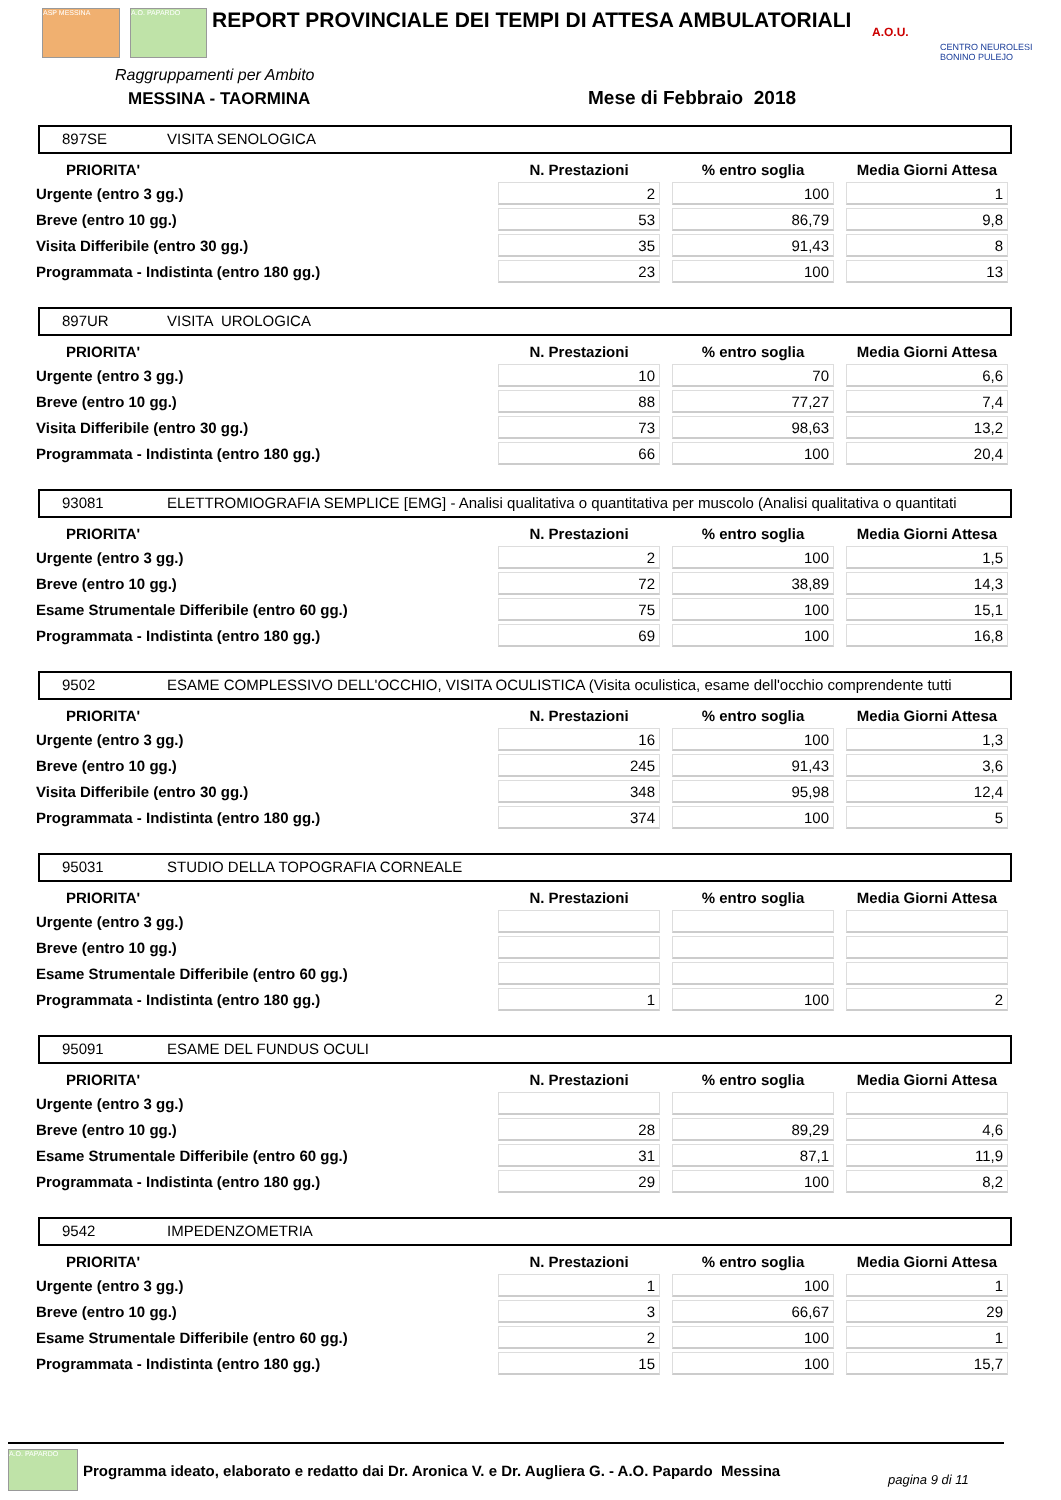ASP MESSINA A.O. PAPARDO
REPORT PROVINCIALE DEI TEMPI DI ATTESA AMBULATORIALI
A.O.U.
CENTRO NEUROLESI BONINO PULEJO
Raggruppamenti per Ambito
MESSINA - TAORMINA Mese di Febbraio 2018
897SE VISITA SENOLOGICA
| PRIORITA' | N. Prestazioni | % entro soglia | Media Giorni Attesa |
| --- | --- | --- | --- |
| Urgente (entro 3 gg.) | 2 | 100 | 1 |
| Breve (entro 10 gg.) | 53 | 86,79 | 9,8 |
| Visita Differibile (entro 30 gg.) | 35 | 91,43 | 8 |
| Programmata - Indistinta (entro 180 gg.) | 23 | 100 | 13 |
897UR VISITA UROLOGICA
| PRIORITA' | N. Prestazioni | % entro soglia | Media Giorni Attesa |
| --- | --- | --- | --- |
| Urgente (entro 3 gg.) | 10 | 70 | 6,6 |
| Breve (entro 10 gg.) | 88 | 77,27 | 7,4 |
| Visita Differibile (entro 30 gg.) | 73 | 98,63 | 13,2 |
| Programmata - Indistinta (entro 180 gg.) | 66 | 100 | 20,4 |
93081 ELETTROMIOGRAFIA SEMPLICE [EMG] - Analisi qualitativa o quantitativa per muscolo (Analisi qualitativa o quantitati
| PRIORITA' | N. Prestazioni | % entro soglia | Media Giorni Attesa |
| --- | --- | --- | --- |
| Urgente (entro 3 gg.) | 2 | 100 | 1,5 |
| Breve (entro 10 gg.) | 72 | 38,89 | 14,3 |
| Esame Strumentale Differibile (entro 60 gg.) | 75 | 100 | 15,1 |
| Programmata - Indistinta (entro 180 gg.) | 69 | 100 | 16,8 |
9502 ESAME COMPLESSIVO DELL'OCCHIO, VISITA OCULISTICA (Visita oculistica, esame dell'occhio comprendente tutti
| PRIORITA' | N. Prestazioni | % entro soglia | Media Giorni Attesa |
| --- | --- | --- | --- |
| Urgente (entro 3 gg.) | 16 | 100 | 1,3 |
| Breve (entro 10 gg.) | 245 | 91,43 | 3,6 |
| Visita Differibile (entro 30 gg.) | 348 | 95,98 | 12,4 |
| Programmata - Indistinta (entro 180 gg.) | 374 | 100 | 5 |
95031 STUDIO DELLA TOPOGRAFIA CORNEALE
| PRIORITA' | N. Prestazioni | % entro soglia | Media Giorni Attesa |
| --- | --- | --- | --- |
| Urgente (entro 3 gg.) | | | |
| Breve (entro 10 gg.) | | | |
| Esame Strumentale Differibile (entro 60 gg.) | | | |
| Programmata - Indistinta (entro 180 gg.) | 1 | 100 | 2 |
95091 ESAME DEL FUNDUS OCULI
| PRIORITA' | N. Prestazioni | % entro soglia | Media Giorni Attesa |
| --- | --- | --- | --- |
| Urgente (entro 3 gg.) | | | |
| Breve (entro 10 gg.) | 28 | 89,29 | 4,6 |
| Esame Strumentale Differibile (entro 60 gg.) | 31 | 87,1 | 11,9 |
| Programmata - Indistinta (entro 180 gg.) | 29 | 100 | 8,2 |
9542 IMPEDENZOMETRIA
| PRIORITA' | N. Prestazioni | % entro soglia | Media Giorni Attesa |
| --- | --- | --- | --- |
| Urgente (entro 3 gg.) | 1 | 100 | 1 |
| Breve (entro 10 gg.) | 3 | 66,67 | 29 |
| Esame Strumentale Differibile (entro 60 gg.) | 2 | 100 | 1 |
| Programmata - Indistinta (entro 180 gg.) | 15 | 100 | 15,7 |
A.O. PAPARDO
Programma ideato, elaborato e redatto dai Dr. Aronica V. e Dr. Augliera G. - A.O. Papardo Messina
pagina 9 di 11